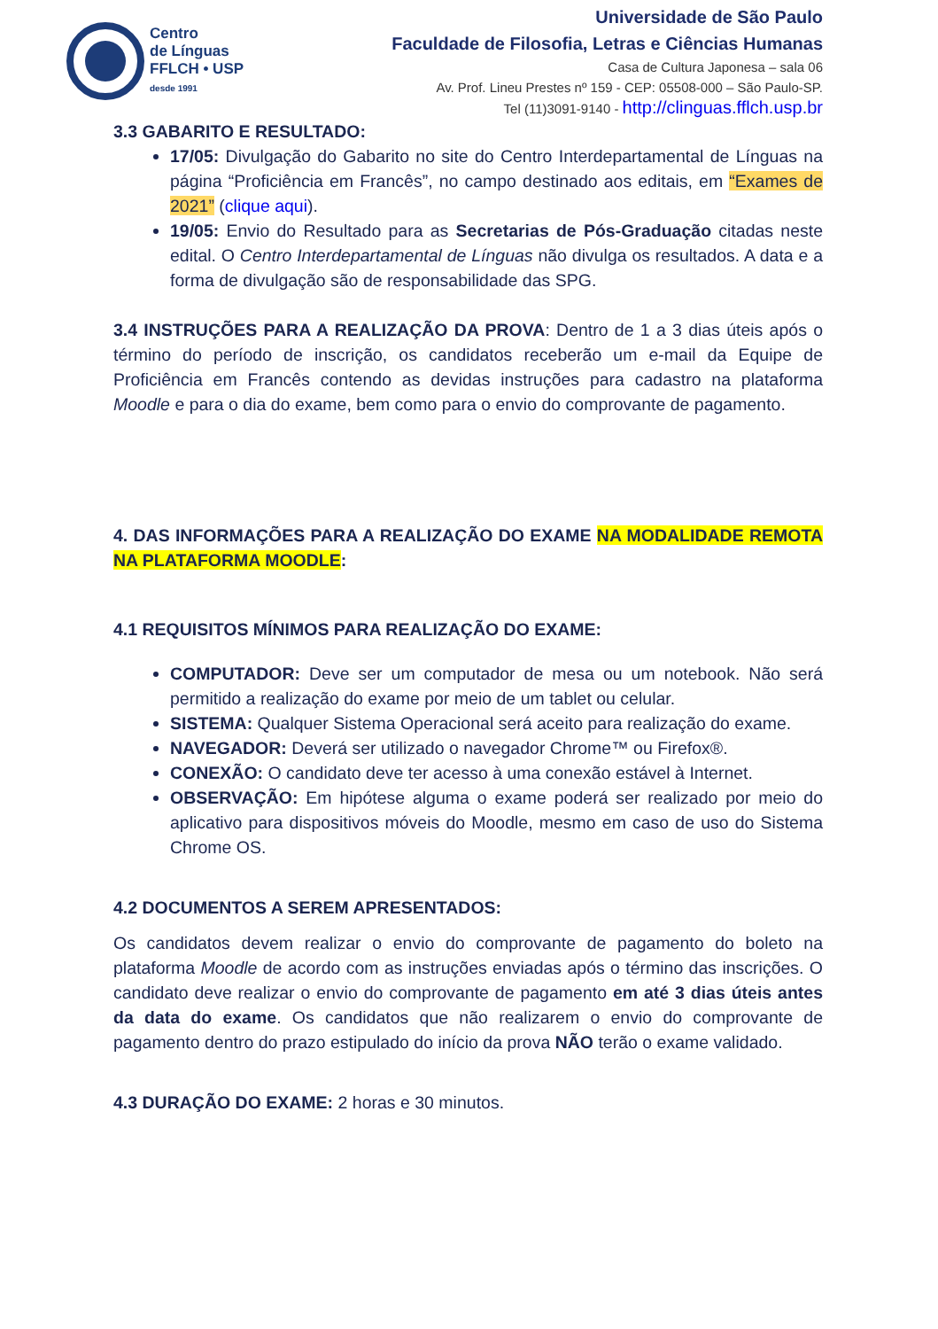Centro
de Línguas
FFLCH • USP
desde 1991
Universidade de São Paulo
Faculdade de Filosofia, Letras e Ciências Humanas
Casa de Cultura Japonesa – sala 06
Av. Prof. Lineu Prestes nº 159 - CEP: 05508-000 – São Paulo-SP.
Tel (11)3091-9140 - http://clinguas.fflch.usp.br
3.3 GABARITO E RESULTADO:
17/05: Divulgação do Gabarito no site do Centro Interdepartamental de Línguas na página “Proficiência em Francês”, no campo destinado aos editais, em “Exames de 2021” (clique aqui).
19/05: Envio do Resultado para as Secretarias de Pós-Graduação citadas neste edital. O Centro Interdepartamental de Línguas não divulga os resultados. A data e a forma de divulgação são de responsabilidade das SPG.
3.4 INSTRUÇÕES PARA A REALIZAÇÃO DA PROVA: Dentro de 1 a 3 dias úteis após o término do período de inscrição, os candidatos receberão um e-mail da Equipe de Proficiência em Francês contendo as devidas instruções para cadastro na plataforma Moodle e para o dia do exame, bem como para o envio do comprovante de pagamento.
4. DAS INFORMAÇÕES PARA A REALIZAÇÃO DO EXAME NA MODALIDADE REMOTA NA PLATAFORMA MOODLE:
4.1 REQUISITOS MÍNIMOS PARA REALIZAÇÃO DO EXAME:
COMPUTADOR: Deve ser um computador de mesa ou um notebook. Não será permitido a realização do exame por meio de um tablet ou celular.
SISTEMA: Qualquer Sistema Operacional será aceito para realização do exame.
NAVEGADOR: Deverá ser utilizado o navegador Chrome™ ou Firefox®.
CONEXÃO: O candidato deve ter acesso à uma conexão estável à Internet.
OBSERVAÇÃO: Em hipótese alguma o exame poderá ser realizado por meio do aplicativo para dispositivos móveis do Moodle, mesmo em caso de uso do Sistema Chrome OS.
4.2 DOCUMENTOS A SEREM APRESENTADOS:
Os candidatos devem realizar o envio do comprovante de pagamento do boleto na plataforma Moodle de acordo com as instruções enviadas após o término das inscrições. O candidato deve realizar o envio do comprovante de pagamento em até 3 dias úteis antes da data do exame. Os candidatos que não realizarem o envio do comprovante de pagamento dentro do prazo estipulado do início da prova NÃO terão o exame validado.
4.3 DURAÇÃO DO EXAME: 2 horas e 30 minutos.